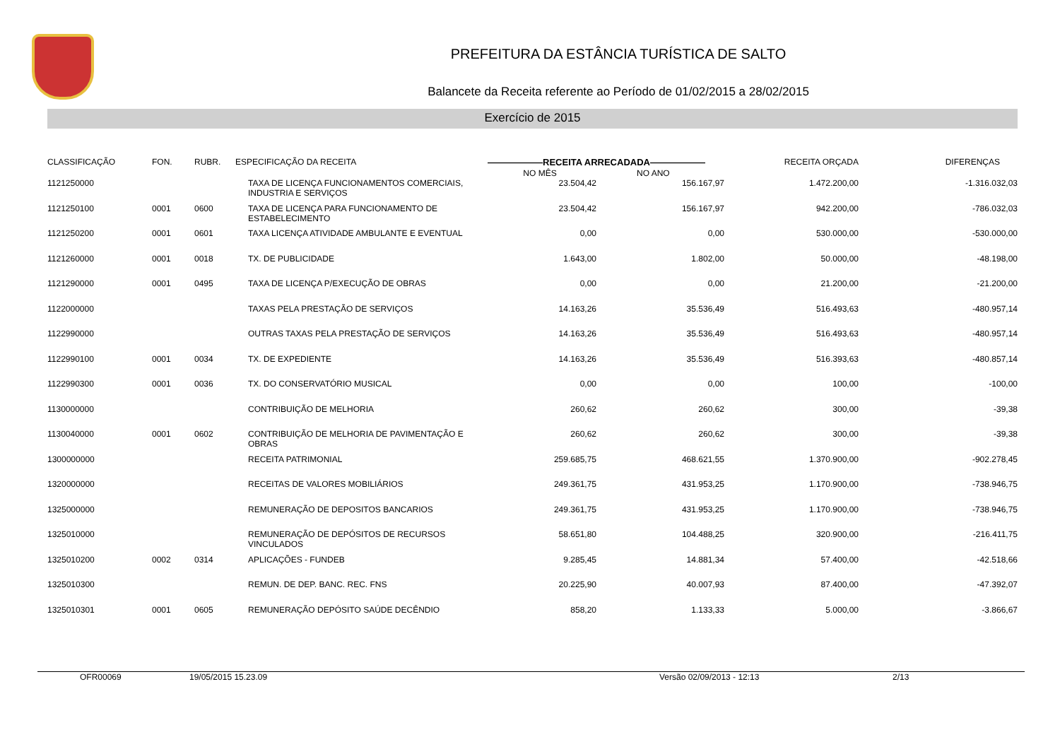PREFEITURA DA ESTÂNCIA TURÍSTICA DE SALTO
Balancete da Receita referente ao Período de 01/02/2015 a 28/02/2015
Exercício de 2015
| CLASSIFICAÇÃO | FON. | RUBR. | ESPECIFICAÇÃO DA RECEITA | ——————RECEITA ARRECADADA—————— NO MÊS NO ANO | | RECEITA ORÇADA | DIFERENÇAS |
| --- | --- | --- | --- | --- | --- | --- | --- |
| 1121250000 | | | TAXA DE LICENÇA FUNCIONAMENTOS COMERCIAIS, INDUSTRIA E SERVIÇOS | 23.504,42 | 156.167,97 | 1.472.200,00 | -1.316.032,03 |
| 1121250100 | 0001 | 0600 | TAXA DE LICENÇA PARA FUNCIONAMENTO DE ESTABELECIMENTO | 23.504,42 | 156.167,97 | 942.200,00 | -786.032,03 |
| 1121250200 | 0001 | 0601 | TAXA LICENÇA ATIVIDADE AMBULANTE E EVENTUAL | 0,00 | 0,00 | 530.000,00 | -530.000,00 |
| 1121260000 | 0001 | 0018 | TX. DE PUBLICIDADE | 1.643,00 | 1.802,00 | 50.000,00 | -48.198,00 |
| 1121290000 | 0001 | 0495 | TAXA DE LICENÇA P/EXECUÇÃO DE OBRAS | 0,00 | 0,00 | 21.200,00 | -21.200,00 |
| 1122000000 | | | TAXAS PELA PRESTAÇÃO DE SERVIÇOS | 14.163,26 | 35.536,49 | 516.493,63 | -480.957,14 |
| 1122990000 | | | OUTRAS TAXAS PELA PRESTAÇÃO DE SERVIÇOS | 14.163,26 | 35.536,49 | 516.493,63 | -480.957,14 |
| 1122990100 | 0001 | 0034 | TX. DE EXPEDIENTE | 14.163,26 | 35.536,49 | 516.393,63 | -480.857,14 |
| 1122990300 | 0001 | 0036 | TX. DO CONSERVATÓRIO MUSICAL | 0,00 | 0,00 | 100,00 | -100,00 |
| 1130000000 | | | CONTRIBUIÇÃO DE MELHORIA | 260,62 | 260,62 | 300,00 | -39,38 |
| 1130040000 | 0001 | 0602 | CONTRIBUIÇÃO DE MELHORIA DE PAVIMENTAÇÃO E OBRAS | 260,62 | 260,62 | 300,00 | -39,38 |
| 1300000000 | | | RECEITA PATRIMONIAL | 259.685,75 | 468.621,55 | 1.370.900,00 | -902.278,45 |
| 1320000000 | | | RECEITAS DE VALORES MOBILIÁRIOS | 249.361,75 | 431.953,25 | 1.170.900,00 | -738.946,75 |
| 1325000000 | | | REMUNERAÇÃO DE DEPOSITOS BANCARIOS | 249.361,75 | 431.953,25 | 1.170.900,00 | -738.946,75 |
| 1325010000 | | | REMUNERAÇÃO DE DEPÓSITOS DE RECURSOS VINCULADOS | 58.651,80 | 104.488,25 | 320.900,00 | -216.411,75 |
| 1325010200 | 0002 | 0314 | APLICAÇÕES - FUNDEB | 9.285,45 | 14.881,34 | 57.400,00 | -42.518,66 |
| 1325010300 | | | REMUN. DE DEP. BANC. REC. FNS | 20.225,90 | 40.007,93 | 87.400,00 | -47.392,07 |
| 1325010301 | 0001 | 0605 | REMUNERAÇÃO DEPÓSITO SAÚDE DECÊNDIO | 858,20 | 1.133,33 | 5.000,00 | -3.866,67 |
OFR00069 19/05/2015 15.23.09 Versão 02/09/2013 - 12:13 2/13